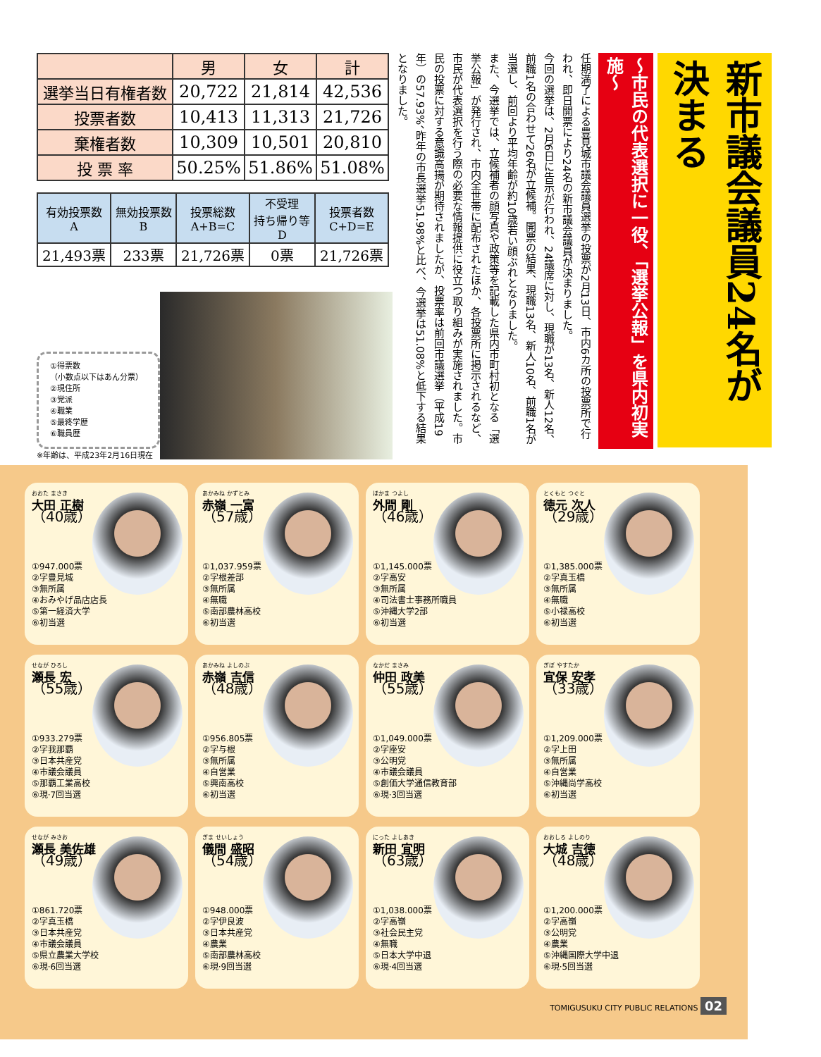| | 男 | 女 | 計 |
| --- | --- | --- | --- |
| 選挙当日有権者数 | 20,722 | 21,814 | 42,536 |
| 投票者数 | 10,413 | 11,313 | 21,726 |
| 棄権者数 | 10,309 | 10,501 | 20,810 |
| 投 票 率 | 50.25% | 51.86% | 51.08% |
| 有効投票数 A | 無効投票数 B | 投票総数 A+B=C | 不受理 持ち帰り等 D | 投票者数 C+D=E |
| --- | --- | --- | --- | --- |
| 21,493票 | 233票 | 21,726票 | 0票 | 21,726票 |
①得票数
（小数点以下はあん分票）
②現住所
③党派
④職業
⑤最終学歴
⑥職員歴
※年齢は、平成23年2月16日現在
新市議会議員24名が決まる
～市民の代表選択に一役、「選挙公報」を県内初実施～
任期満了による豊見城市議会議員選挙の投票が2月13日、市内6カ所の投票所で行われ、即日開票により24名の新市議会議員が決まりました。
今回の選挙は、2月6日に告示が行われ、24議席に対し、現職が13名、新人12名、前職1名の合わせて26名が立候補。開票の結果、現職13名、新人10名、前職1名が当選し、前回より平均年齢が約10歳若い顔ぶれとなりました。
また、今選挙では、立候補者の顔写真や政策等を記載した県内市町村初となる「選挙公報」が発行され、市内全世帯に配布されたほか、各投票所に掲示されるなど、市民が代表選択を行う際の必要な情報提供に役立つ取り組みが実施されました。市民の投票に対する意識高揚が期待されましたが、投票率は前回市議選挙（平成19年）の57.93%、昨年の市長選挙51.98%と比べ、今選挙は51.08%と低下する結果となりました。
おおた まさき
大田 正樹
（40歳）
①947.000票
②字豊見城
③無所属
④おみやげ品店店長
⑤第一経済大学
⑥初当選
あかみね かずとみ
赤嶺 一富
（57歳）
①1,037.959票
②字根差部
③無所属
④無職
⑤南部農林高校
⑥初当選
ほかま つよし
外間 剛
（46歳）
①1,145.000票
②字高安
③無所属
④司法書士事務所職員
⑤沖縄大学2部
⑥初当選
とくもと つぐと
徳元 次人
（29歳）
①1,385.000票
②字真玉橋
③無所属
④無職
⑤小禄高校
⑥初当選
せなが ひろし
瀬長 宏
（55歳）
①933.279票
②字我那覇
③日本共産党
④市議会議員
⑤那覇工業高校
⑥現·7回当選
あかみね よしのぶ
赤嶺 吉信
（48歳）
①956.805票
②字与根
③無所属
④自営業
⑤興南高校
⑥初当選
なかだ まさみ
仲田 政美
（55歳）
①1,049.000票
②字座安
③公明党
④市議会議員
⑤創価大学通信教育部
⑥現·3回当選
ぎぼ やすたか
宜保 安孝
（33歳）
①1,209.000票
②字上田
③無所属
④自営業
⑤沖縄尚学高校
⑥初当選
せなが みさお
瀬長 美佐雄
（49歳）
①861.720票
②字真玉橋
③日本共産党
④市議会議員
⑤県立農業大学校
⑥現·6回当選
ぎま せいしょう
儀間 盛昭
（54歳）
①948.000票
②字伊良波
③日本共産党
④農業
⑤南部農林高校
⑥現·9回当選
にった よしあき
新田 宜明
（63歳）
①1,038.000票
②字高嶺
③社会民主党
④無職
⑤日本大学中退
⑥現·4回当選
おおしろ よしのり
大城 吉徳
（48歳）
①1,200.000票
②字高嶺
③公明党
④農業
⑤沖縄国際大学中退
⑥現·5回当選
TOMIGUSUKU CITY PUBLIC RELATIONS 02